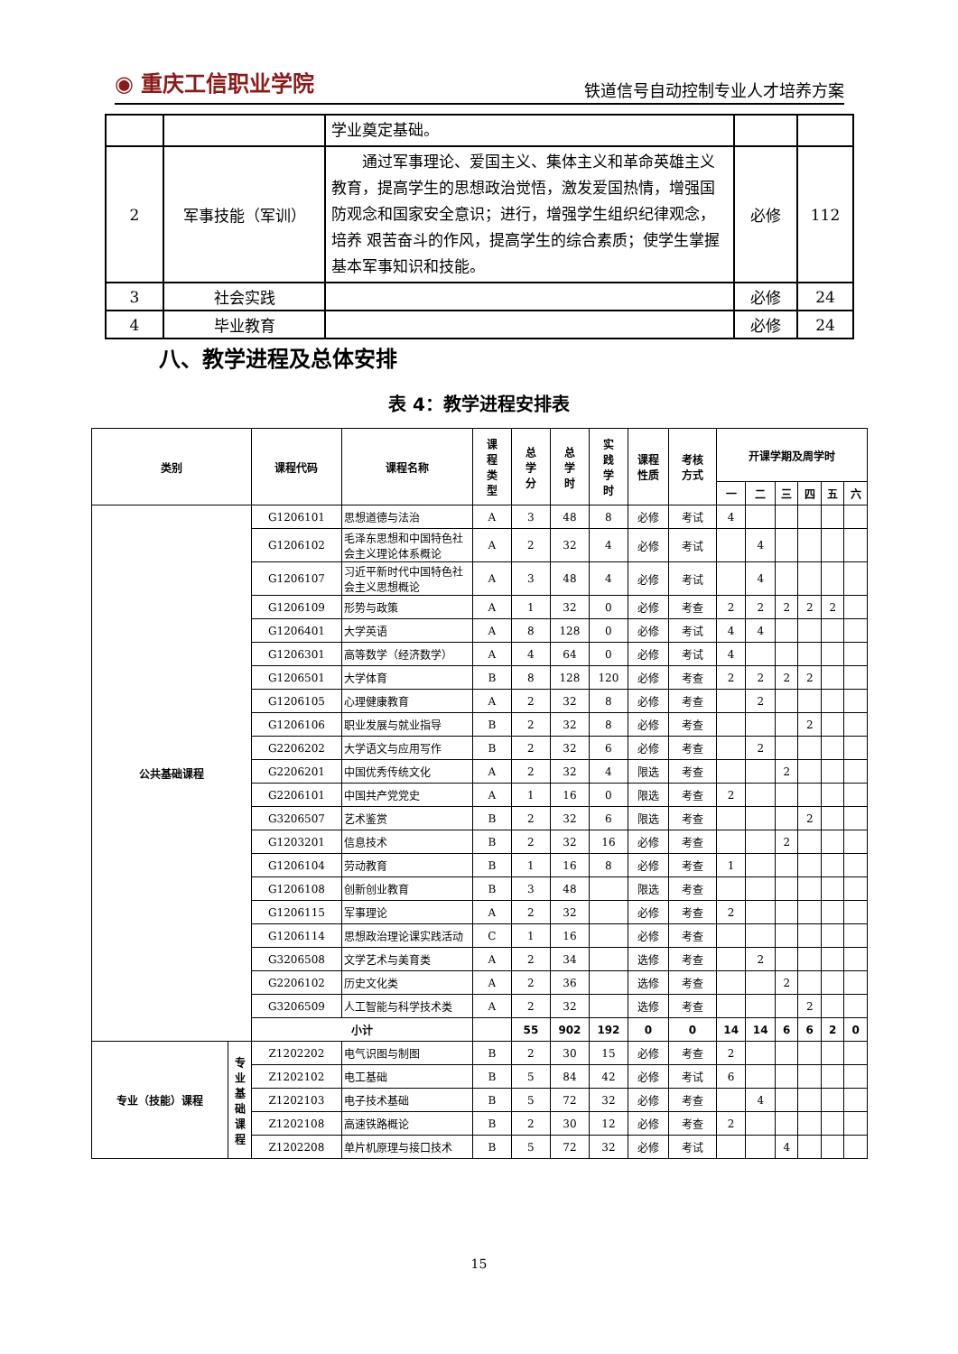◉ 重庆工信职业学院
铁道信号自动控制专业人才培养方案
| | | 学业奠定基础。 | | |
| 2 | 军事技能（军训） | 通过军事理论、爱国主义、集体主义和革命英雄主义教育，提高学生的思想政治觉悟，激发爱国热情，增强国防观念和国家安全意识；进行，增强学生组织纪律观念，培养 艰苦奋斗的作风，提高学生的综合素质；使学生掌握基本军事知识和技能。 | 必修 | 112 |
| 3 | 社会实践 | | 必修 | 24 |
| 4 | 毕业教育 | | 必修 | 24 |
八、教学进程及总体安排
表 4：教学进程安排表
| 类别 | | 课程代码 | 课程名称 | 课 程 类 型 | 总 学 分 | 总 学 时 | 实 践 学 时 | 课程 性质 | 考核 方式 | 开课学期及周学时 | | | | | |
| --- | --- | --- | --- | --- | --- | --- | --- | --- | --- | --- | --- | --- | --- | --- | --- |
| | | | | | | | | | | 一 | 二 | 三 | 四 | 五 | 六 |
| 公共基础课程 | | G1206101 | 思想道德与法治 | A | 3 | 48 | 8 | 必修 | 考试 | 4 | | | | | |
| | | G1206102 | 毛泽东思想和中国特色社会主义理论体系概论 | A | 2 | 32 | 4 | 必修 | 考试 | | 4 | | | | |
| | | G1206107 | 习近平新时代中国特色社会主义思想概论 | A | 3 | 48 | 4 | 必修 | 考试 | | 4 | | | | |
| | | G1206109 | 形势与政策 | A | 1 | 32 | 0 | 必修 | 考查 | 2 | 2 | 2 | 2 | 2 | |
| | | G1206401 | 大学英语 | A | 8 | 128 | 0 | 必修 | 考试 | 4 | 4 | | | | |
| | | G1206301 | 高等数学（经济数学） | A | 4 | 64 | 0 | 必修 | 考试 | 4 | | | | | |
| | | G1206501 | 大学体育 | B | 8 | 128 | 120 | 必修 | 考查 | 2 | 2 | 2 | 2 | | |
| | | G1206105 | 心理健康教育 | A | 2 | 32 | 8 | 必修 | 考查 | | 2 | | | | |
| | | G1206106 | 职业发展与就业指导 | B | 2 | 32 | 8 | 必修 | 考查 | | | | 2 | | |
| | | G2206202 | 大学语文与应用写作 | B | 2 | 32 | 6 | 必修 | 考查 | | 2 | | | | |
| | | G2206201 | 中国优秀传统文化 | A | 2 | 32 | 4 | 限选 | 考查 | | | 2 | | | |
| | | G2206101 | 中国共产党党史 | A | 1 | 16 | 0 | 限选 | 考查 | 2 | | | | | |
| | | G3206507 | 艺术鉴赏 | B | 2 | 32 | 6 | 限选 | 考查 | | | | 2 | | |
| | | G1203201 | 信息技术 | B | 2 | 32 | 16 | 必修 | 考查 | | | 2 | | | |
| | | G1206104 | 劳动教育 | B | 1 | 16 | 8 | 必修 | 考查 | 1 | | | | | |
| | | G1206108 | 创新创业教育 | B | 3 | 48 | | 限选 | 考查 | | | | | | |
| | | G1206115 | 军事理论 | A | 2 | 32 | | 必修 | 考查 | 2 | | | | | |
| | | G1206114 | 思想政治理论课实践活动 | C | 1 | 16 | | 必修 | 考查 | | | | | | |
| | | G3206508 | 文学艺术与美育类 | A | 2 | 34 | | 选修 | 考查 | | 2 | | | | |
| | | G2206102 | 历史文化类 | A | 2 | 36 | | 选修 | 考查 | | | 2 | | | |
| | | G3206509 | 人工智能与科学技术类 | A | 2 | 32 | | 选修 | 考查 | | | | 2 | | |
| | | 小计 | | | 55 | 902 | 192 | 0 | 0 | 14 | 14 | 6 | 6 | 2 | 0 |
| 专业（技能）课程 | 专 业 基 础 课 程 | Z1202202 | 电气识图与制图 | B | 2 | 30 | 15 | 必修 | 考查 | 2 | | | | | |
| | | Z1202102 | 电工基础 | B | 5 | 84 | 42 | 必修 | 考试 | 6 | | | | | |
| | | Z1202103 | 电子技术基础 | B | 5 | 72 | 32 | 必修 | 考查 | | 4 | | | | |
| | | Z1202108 | 高速铁路概论 | B | 2 | 30 | 12 | 必修 | 考查 | 2 | | | | | |
| | | Z1202208 | 单片机原理与接口技术 | B | 5 | 72 | 32 | 必修 | 考试 | | | 4 | | | |
15